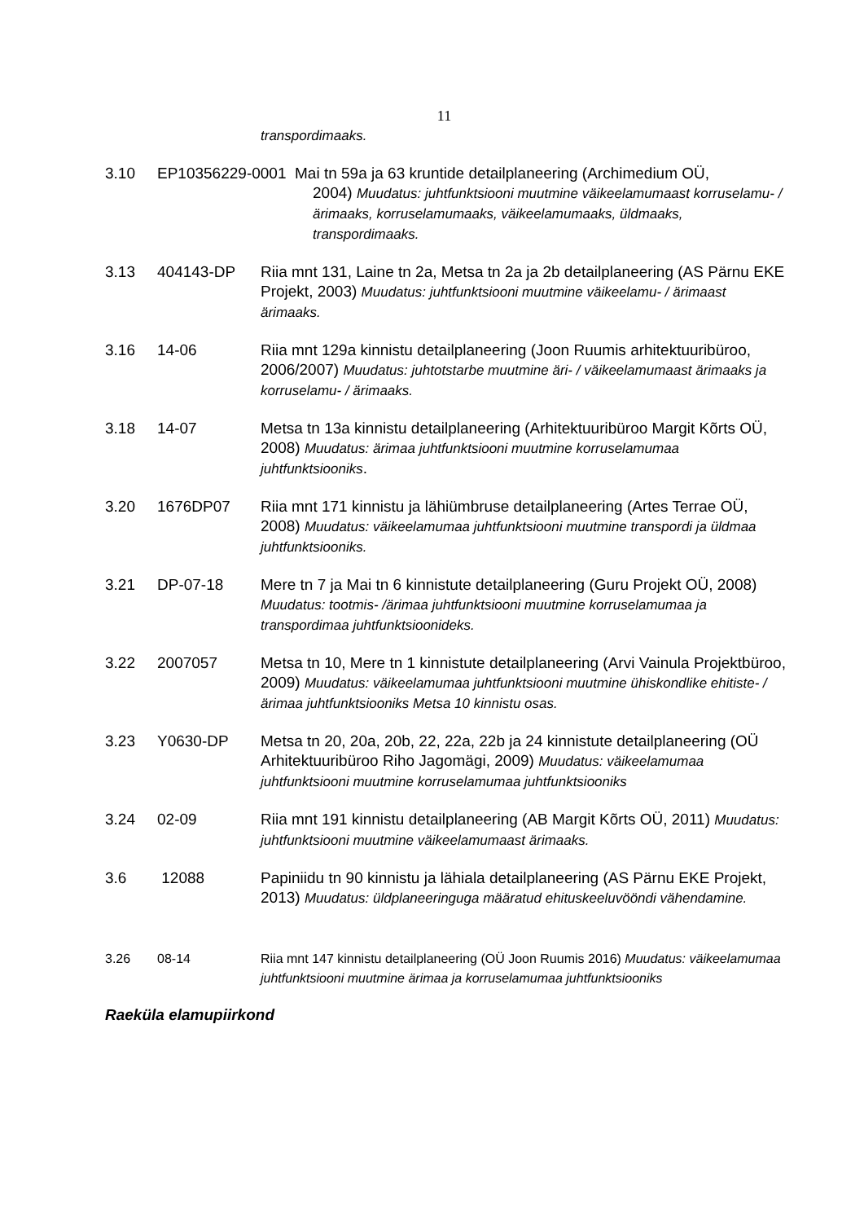11
transpordimaaks.
3.10 EP10356229-0001 Mai tn 59a ja 63 kruntide detailplaneering (Archimedium OÜ,
2004) Muudatus: juhtfunktsiooni muutmine väikeelamumaast korruselamu- / ärimaaks, korruselamumaaks, väikeelamumaaks, üldmaaks, transpordimaaks.
3.13 404143-DP Riia mnt 131, Laine tn 2a, Metsa tn 2a ja 2b detailplaneering (AS Pärnu EKE Projekt, 2003) Muudatus: juhtfunktsiooni muutmine väikeelamu- / ärimaast ärimaaks.
3.16 14-06 Riia mnt 129a kinnistu detailplaneering (Joon Ruumis arhitektuuribüroo, 2006/2007) Muudatus: juhtotstarbe muutmine äri- / väikeelamumaast ärimaaks ja korruselamu- / ärimaaks.
3.18 14-07 Metsa tn 13a kinnistu detailplaneering (Arhitektuuribüroo Margit Kõrts OÜ, 2008) Muudatus: ärimaa juhtfunktsiooni muutmine korruselamumaa juhtfunktsiooniks.
3.20 1676DP07 Riia mnt 171 kinnistu ja lähiümbruse detailplaneering (Artes Terrae OÜ, 2008) Muudatus: väikeelamumaa juhtfunktsiooni muutmine transpordi ja üldmaa juhtfunktsiooniks.
3.21 DP-07-18 Mere tn 7 ja Mai tn 6 kinnistute detailplaneering (Guru Projekt OÜ, 2008) Muudatus: tootmis- /ärimaa juhtfunktsiooni muutmine korruselamumaa ja transpordimaa juhtfunktsioonideks.
3.22 2007057 Metsa tn 10, Mere tn 1 kinnistute detailplaneering (Arvi Vainula Projektbüroo, 2009) Muudatus: väikeelamumaa juhtfunktsiooni muutmine ühiskondlike ehitiste- / ärimaa juhtfunktsiooniks Metsa 10 kinnistu osas.
3.23 Y0630-DP Metsa tn 20, 20a, 20b, 22, 22a, 22b ja 24 kinnistute detailplaneering (OÜ Arhitektuuribüroo Riho Jagomägi, 2009) Muudatus: väikeelamumaa juhtfunktsiooni muutmine korruselamumaa juhtfunktsiooniks
3.24 02-09 Riia mnt 191 kinnistu detailplaneering (AB Margit Kõrts OÜ, 2011) Muudatus: juhtfunktsiooni muutmine väikeelamumaast ärimaaks.
3.6 12088 Papiniidu tn 90 kinnistu ja lähiala detailplaneering (AS Pärnu EKE Projekt, 2013) Muudatus: üldplaneeringuga määratud ehituskeeluvööndi vähendamine.
3.26 08-14 Riia mnt 147 kinnistu detailplaneering (OÜ Joon Ruumis 2016) Muudatus: väikeelamumaa juhtfunktsiooni muutmine ärimaa ja korruselamumaa juhtfunktsiooniks
Raeküla elamupiirkond